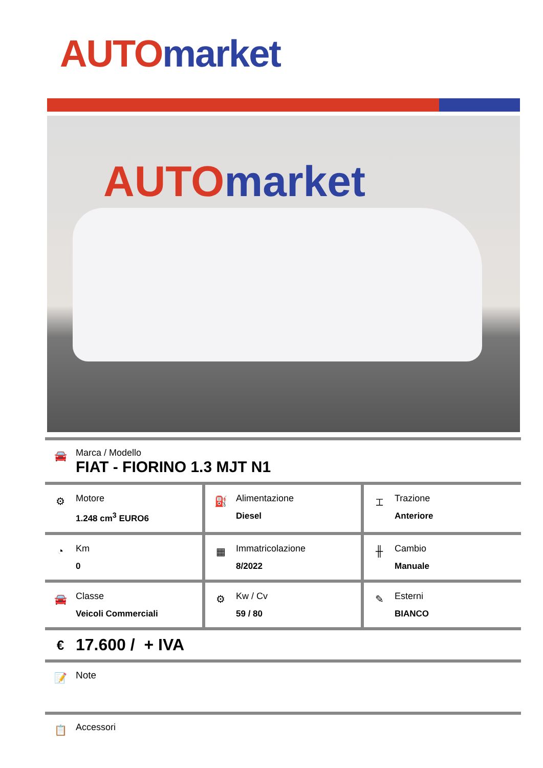AUTO market
AUTO market
🚘
Marca / Modello
FIAT - FIORINO 1.3 MJT N1
| ⚙ Motore 1.248 cm<sup>3</sup> EURO6 | ⛽ Alimentazione Diesel | ⌶ Trazione Anteriore |
| ◔ Km 0 | ▦ Immatricolazione 8/2022 | ╫ Cambio Manuale |
| 🚘 Classe Veicoli Commerciali | ⚙ Kw / Cv 59 / 80 | ✎ Esterni BIANCO |
€
17.600 / + IVA
📝
Note
📋
Accessori